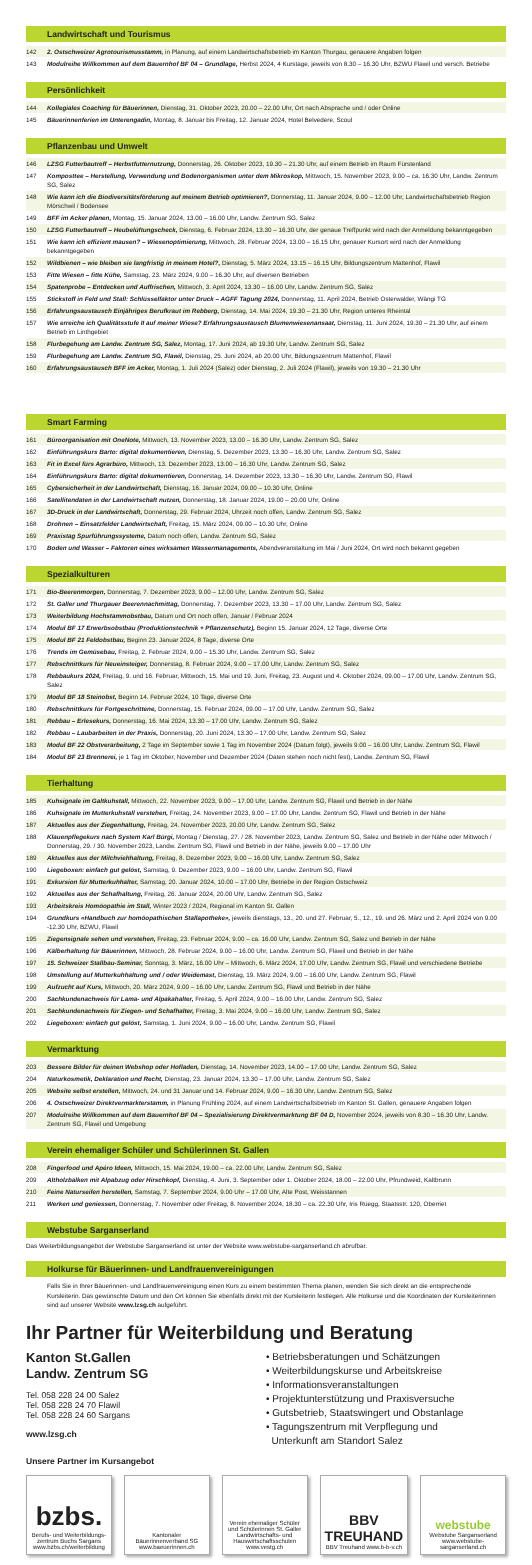Landwirtschaft und Tourismus
142 2. Ostschweizer Agrotourismusstamm, in Planung, auf einem Landwirtschaftsbetrieb im Kanton Thurgau, genauere Angaben folgen
143 Modulreihe Willkommen auf dem Bauernhof BF 04 – Grundlage, Herbst 2024, 4 Kurstage, jeweils von 8.30 – 16.30 Uhr, BZWU Flawil und versch. Betriebe
Persönlichkeit
144 Kollegiales Coaching für Bäuerinnen, Dienstag, 31. Oktober 2023, 20.00 – 22.00 Uhr, Ort nach Absprache und / oder Online
145 Bäuerinnenferien im Unterengadin, Montag, 8. Januar bis Freitag, 12. Januar 2024, Hotel Belvedere, Scoul
Pflanzenbau und Umwelt
146 LZSG Futterbautreff – Herbstfutternutzung, Donnerstag, 26. Oktober 2023, 19.30 – 21.30 Uhr, auf einem Betrieb im Raum Fürstenland
147 Komposttee – Herstellung, Verwendung und Bodenorganismen unter dem Mikroskop, Mittwoch, 15. November 2023, 9.00 – ca. 16.30 Uhr, Landw. Zentrum SG, Salez
148 Wie kann ich die Biodiversitätsförderung auf meinem Betrieb optimieren?, Donnerstag, 11. Januar 2024, 9.00 – 12.00 Uhr, Landwirtschaftsbetrieb Region Mörschwil / Bodensee
149 BFF im Acker planen, Montag, 15. Januar 2024, 13.00 – 16.00 Uhr, Landw. Zentrum SG, Salez
150 LZSG Futterbautreff – Heubelüftungscheck, Dienstag, 6. Februar 2024, 13.30 – 16.30 Uhr, der genaue Treffpunkt wird nach der Anmeldung bekanntgegeben
151 Wie kann ich effizient mausen? – Wiesenoptimierung, Mittwoch, 28. Februar 2024, 13.00 – 16.15 Uhr, genauer Kursort wird nach der Anmeldung bekanntgegeben
152 Wildbienen – wie bleiben sie langfristig in meinem Hotel?, Dienstag, 5. März 2024, 13.15 – 16.15 Uhr, Bildungszentrum Mattenhof, Flawil
153 Fitte Wiesen – fitte Kühe, Samstag, 23. März 2024, 9.00 – 16.30 Uhr, auf diversen Betrieben
154 Spatenprobe – Entdecken und Auffrischen, Mittwoch, 3. April 2024, 13.30 – 16.00 Uhr, Landw. Zentrum SG, Salez
155 Stickstoff in Feld und Stall: Schlüsselfaktor unter Druck – AGFF Tagung 2024, Donnerstag, 11. April 2024, Betrieb Osterwalder, Wängi TG
156 Erfahrungsaustausch Einjähriges Berufkraut im Rebberg, Dienstag, 14. Mai 2024, 19.30 – 21.30 Uhr, Region unteres Rheintal
157 Wie erreiche ich Qualitätsstufe II auf meiner Wiese? Erfahrungsaustausch Blumenwiesenansaat, Dienstag, 11. Juni 2024, 19.30 – 21.30 Uhr, auf einem Betrieb im Linthgebiet
158 Flurbegehung am Landw. Zentrum SG, Salez, Montag, 17. Juni 2024, ab 19.30 Uhr, Landw. Zentrum SG, Salez
159 Flurbegehung am Landw. Zentrum SG, Flawil, Dienstag, 25. Juni 2024, ab 20.00 Uhr, Bildungszentrum Mattenhof, Flawil
160 Erfahrungsaustausch BFF im Acker, Montag, 1. Juli 2024 (Salez) oder Dienstag, 2. Juli 2024 (Flawil), jeweils von 19.30 – 21.30 Uhr
Smart Farming
161 Büroorganisation mit OneNote, Mittwoch, 13. November 2023, 13.00 – 16.30 Uhr, Landw. Zentrum SG, Salez
162 Einführungskurs Barto: digital dokumentieren, Dienstag, 5. Dezember 2023, 13.30 – 16.30 Uhr, Landw. Zentrum SG, Salez
163 Fit in Excel fürs Agrarbüro, Mittwoch, 13. Dezember 2023, 13.00 – 16.30 Uhr, Landw. Zentrum SG, Salez
164 Einführungskurs Barto: digital dokumentieren, Donnerstag, 14. Dezember 2023, 13.30 – 16.30 Uhr, Landw. Zentrum SG, Flawil
165 Cybersicherheit in der Landwirtschaft, Dienstag, 16. Januar 2024, 09.00 – 10.30 Uhr, Online
166 Satellitendaten in der Landwirtschaft nutzen, Donnerstag, 18. Januar 2024, 19.00 – 20.00 Uhr, Online
167 3D-Druck in der Landwirtschaft, Donnerstag, 29. Februar 2024, Uhrzeit noch offen, Landw. Zentrum SG, Salez
168 Drohnen – Einsatzfelder Landwirtschaft, Freitag, 15. März 2024, 09.00 – 10.30 Uhr, Online
169 Praxistag Spurführungssysteme, Datum noch offen, Landw. Zentrum SG, Salez
170 Boden und Wasser – Faktoren eines wirksamen Wassermanagements, Abendveranstaltung im Mai / Juni 2024, Ort wird noch bekannt gegeben
Spezialkulturen
171 Bio-Beerenmorgen, Donnerstag, 7. Dezember 2023, 9.00 – 12.00 Uhr, Landw. Zentrum SG, Salez
172 St. Galler und Thurgauer Beerennachmittag, Donnerstag, 7. Dezember 2023, 13.30 – 17.00 Uhr, Landw. Zentrum SG, Salez
173 Weiterbildung Hochstammobstbau, Datum und Ort noch offen, Januar / Februar 2024
174 Modul BF 17 Erwerbsobstbau (Produktionstechnik + Pflanzenschutz), Beginn 15. Januar 2024, 12 Tage, diverse Orte
175 Modul BF 21 Feldobstbau, Beginn 23. Januar 2024, 8 Tage, diverse Orte
176 Trends im Gemüsebau, Freitag, 2. Februar 2024, 9.00 – 15.30 Uhr, Landw. Zentrum SG, Salez
177 Rebschnittkurs für Neueinsteiger, Donnerstag, 8. Februar 2024, 9.00 – 17.00 Uhr, Landw. Zentrum SG, Salez
178 Rebbaukurs 2024, Freitag, 9. und 16. Februar, Mittwoch, 15. Mai und 19. Juni, Freitag, 23. August und 4. Oktober 2024, 09.00 – 17.00 Uhr, Landw. Zentrum SG, Salez
179 Modul BF 18 Steinobst, Beginn 14. Februar 2024, 10 Tage, diverse Orte
180 Rebschnittkurs für Fortgeschrittene, Donnerstag, 15. Februar 2024, 09.00 – 17.00 Uhr, Landw. Zentrum SG, Salez
181 Rebbau – Erlesekurs, Donnerstag, 16. Mai 2024, 13.30 – 17.00 Uhr, Landw. Zentrum SG, Salez
182 Rebbau – Laubarbeiten in der Praxis, Donnerstag, 20. Juni 2024, 13.30 – 17.00 Uhr, Landw. Zentrum SG, Salez
183 Modul BF 22 Obstverarbeitung, 2 Tage im September sowie 1 Tag im November 2024 (Datum folgt), jeweils 9.00 – 16.00 Uhr, Landw. Zentrum SG, Flawil
184 Modul BF 23 Brennerei, je 1 Tag im Oktober, November und Dezember 2024 (Daten stehen noch nicht fest), Landw. Zentrum SG, Flawil
Tierhaltung
185 Kuhsignale im Galtkuhstall, Mittwoch, 22. November 2023, 9.00 – 17.00 Uhr, Landw. Zentrum SG, Flawil und Betrieb in der Nähe
186 Kuhsignale im Mutterkuhstall verstehen, Freitag, 24. November 2023, 9.00 – 17.00 Uhr, Landw. Zentrum SG, Flawil und Betrieb in der Nähe
187 Aktuelles aus der Ziegenhaltung, Freitag, 24. November 2023, 20.00 Uhr, Landw. Zentrum SG, Salez
188 Klauenpflegekurs nach System Karl Bürgi, Montag / Dienstag, 27. / 28. November 2023, Landw. Zentrum SG, Salez und Betrieb in der Nähe oder Mittwoch / Donnerstag, 29. / 30. November 2023, Landw. Zentrum SG, Flawil und Betrieb in der Nähe, jeweils 9.00 – 17.00 Uhr
189 Aktuelles aus der Milchviehhaltung, Freitag, 8. Dezember 2023, 9.00 – 16.00 Uhr, Landw. Zentrum SG, Salez
190 Liegeboxen: einfach gut gelöst, Samstag, 9. Dezember 2023, 9.00 – 16.00 Uhr, Landw. Zentrum SG, Flawil
191 Exkursion für Mutterkuhhalter, Samstag, 20. Januar 2024, 10.00 – 17.00 Uhr, Betriebe in der Region Ostschweiz
192 Aktuelles aus der Schafhaltung, Freitag, 26. Januar 2024, 20.00 Uhr, Landw. Zentrum SG, Salez
193 Arbeitskreis Homöopathie im Stall, Winter 2023 / 2024, Regional im Kanton St. Gallen
194 Grundkurs «Handbuch zur homöopathischen Stallapotheke», jeweils dienstags, 13., 20. und 27. Februar, 5., 12., 19. und 26. März und 2. April 2024 von 9.00 -12.30 Uhr, BZWU, Flawil
195 Ziegensignale sehen und verstehen, Freitag, 23. Februar 2024, 9.00 – ca. 16.00 Uhr, Landw. Zentrum SG, Salez und Betrieb in der Nähe
196 Kälberhaltung für Bäuerinnen, Mittwoch, 28. Februar 2024, 9.00 – 16.00 Uhr, Landw. Zentrum SG, Flawil und Betrieb in der Nähe
197 15. Schweizer Stallbau-Seminar, Sonntag, 3. März, 16.00 Uhr – Mittwoch, 6. März 2024, 17.00 Uhr, Landw. Zentrum SG, Flawil und verschiedene Betriebe
198 Umstellung auf Mutterkuhhaltung und / oder Weidemast, Dienstag, 19. März 2024, 9.00 – 16.00 Uhr, Landw. Zentrum SG, Flawil
199 Aufzucht auf Kurs, Mittwoch, 20. März 2024, 9.00 – 16.00 Uhr, Landw. Zentrum SG, Flawil und Betrieb in der Nähe
200 Sachkundenachweis für Lama- und Alpakahalter, Freitag, 5. April 2024, 9.00 – 16.00 Uhr, Landw. Zentrum SG, Salez
201 Sachkundenachweis für Ziegen- und Schafhalter, Freitag, 3. Mai 2024, 9.00 – 16.00 Uhr, Landw. Zentrum SG, Salez
202 Liegeboxen: einfach gut gelöst, Samstag, 1. Juni 2024, 9.00 – 16.00 Uhr, Landw. Zentrum SG, Flawil
Vermarktung
203 Bessere Bilder für deinen Webshop oder Hofladen, Dienstag, 14. November 2023, 14.00 – 17.00 Uhr, Landw. Zentrum SG, Salez
204 Naturkosmetik, Deklaration und Recht, Dienstag, 23. Januar 2024, 13.30 – 17.00 Uhr, Landw. Zentrum SG, Salez
205 Website selbst erstellen, Mittwoch, 24. und 31 Januar und 14. Februar 2024, 9.00 – 16.30 Uhr, Landw. Zentrum SG, Salez
206 4. Ostschweizer Direktvermarkterstamm, in Planung Frühling 2024, auf einem Landwirtschaftsbetrieb im Kanton St. Gallen, genauere Angaben folgen
207 Modulreihe Willkommen auf dem Bauernhof BF 04 – Spezialisierung Direktvermarktung BF 04 D, November 2024, jeweils von 8.30 – 16.30 Uhr, Landw. Zentrum SG, Flawil und Umgebung
Verein ehemaliger Schüler und Schülerinnen St. Gallen
208 Fingerfood und Apéro Ideen, Mittwoch, 15. Mai 2024, 19.00 – ca. 22.00 Uhr, Landw. Zentrum SG, Salez
209 Altholzbalken mit Alpabzug oder Hirschkopf, Dienstag, 4. Juni, 3. September oder 1. Oktober 2024, 18.00 – 22.00 Uhr, Pfrundweid, Kaltbrunn
210 Feine Naturseifen herstellen, Samstag, 7. September 2024, 9.00 Uhr – 17.00 Uhr, Alte Post, Weisstannen
211 Werken und geniessen, Donnerstag, 7. November oder Freitag, 8. November 2024, 18.30 – ca. 22.30 Uhr, Iris Rüegg, Staatsstr. 120, Oberriet
Webstube Sarganserland
Das Weiterbildungsangebot der Webstube Sarganserland ist unter der Website www.webstube-sarganserland.ch abrufbar.
Holkurse für Bäuerinnen- und Landfrauenvereinigungen
Falls Sie in Ihrer Bäuerinnen- und Landfrauenvereinigung einen Kurs zu einem bestimmten Thema planen, wenden Sie sich direkt an die entsprechende Kursleiterin. Das gewünschte Datum und den Ort können Sie ebenfalls direkt mit der Kursleiterin festlegen. Alle Holkurse und die Koordinaten der Kursleiterinnen sind auf unserer Website www.lzsg.ch aufgeführt.
Ihr Partner für Weiterbildung und Beratung
Kanton St.Gallen
Landw. Zentrum SG
Tel. 058 228 24 00 Salez
Tel. 058 228 24 70 Flawil
Tel. 058 228 24 60 Sargans
www.lzsg.ch
• Betriebsberatungen und Schätzungen
• Weiterbildungskurse und Arbeitskreise
• Informationsveranstaltungen
• Projektunterstützung und Praxisversuche
• Gutsbetrieb, Staatswingert und Obstanlage
• Tagungszentrum mit Verpflegung und
Unterkunft am Standort Salez
Unsere Partner im Kursangebot
bzbs.
Berufs- und Weiterbildungs-zentrum Buchs Sargans www.bzbs.ch/weiterbildung
Kantonaler Bäuerinnenverband SG www.baeuerinnen.ch
Verein ehemaliger Schüler und Schülerinnen St. Galler Landwirtschafts- und Hauswirtschaftsschulen www.vestg.ch
BBV TREUHAND
BBV Treuhand www.b-b-v.ch
webstube
Webstube Sarganserland www.webstube-sarganserland.ch